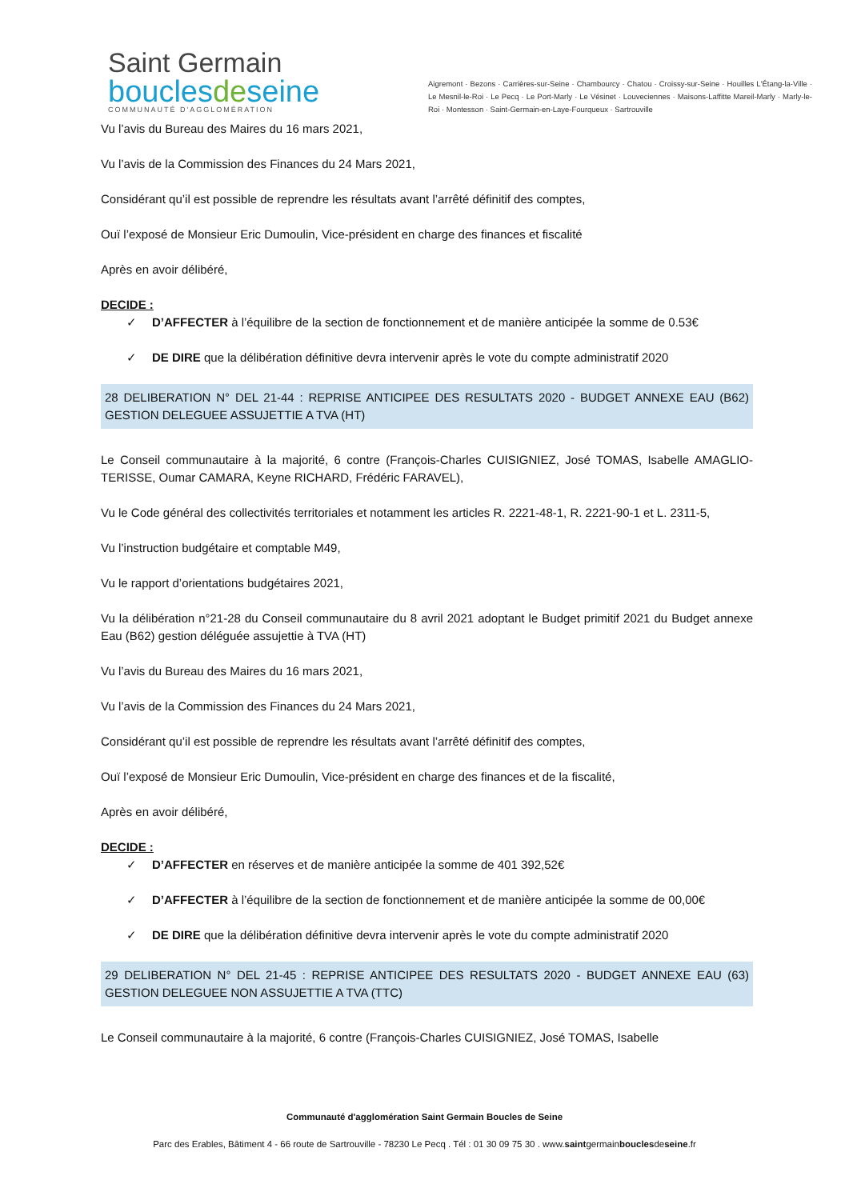Saint Germain
bouclesdeseine
COMMUNAUTÉ D'AGGLOMÉRATION
Aigremont · Bezons · Carrières-sur-Seine · Chambourcy · Chatou · Croissy-sur-Seine · Houilles L'Étang-la-Ville · Le Mesnil-le-Roi · Le Pecq · Le Port-Marly · Le Vésinet · Louveciennes · Maisons-Laffitte Mareil-Marly · Marly-le-Roi · Montesson · Saint-Germain-en-Laye-Fourqueux · Sartrouville
Vu l’avis du Bureau des Maires du 16 mars 2021,
Vu l’avis de la Commission des Finances du 24 Mars 2021,
Considérant qu’il est possible de reprendre les résultats avant l’arrêté définitif des comptes,
Ouï l’exposé de Monsieur Eric Dumoulin, Vice-président en charge des finances et fiscalité
Après en avoir délibéré,
DECIDE :
✓ D’AFFECTER à l’équilibre de la section de fonctionnement et de manière anticipée la somme de 0.53€
✓ DE DIRE que la délibération définitive devra intervenir après le vote du compte administratif 2020
28 DELIBERATION N° DEL 21-44 : REPRISE ANTICIPEE DES RESULTATS 2020 - BUDGET ANNEXE EAU (B62) GESTION DELEGUEE ASSUJETTIE A TVA (HT)
Le Conseil communautaire à la majorité, 6 contre (François-Charles CUISIGNIEZ, José TOMAS, Isabelle AMAGLIO-TERISSE, Oumar CAMARA, Keyne RICHARD, Frédéric FARAVEL),
Vu le Code général des collectivités territoriales et notamment les articles R. 2221-48-1, R. 2221-90-1 et L. 2311-5,
Vu l’instruction budgétaire et comptable M49,
Vu le rapport d’orientations budgétaires 2021,
Vu la délibération n°21-28 du Conseil communautaire du 8 avril 2021 adoptant le Budget primitif 2021 du Budget annexe Eau (B62) gestion déléguée assujettie à TVA (HT)
Vu l’avis du Bureau des Maires du 16 mars 2021,
Vu l’avis de la Commission des Finances du 24 Mars 2021,
Considérant qu’il est possible de reprendre les résultats avant l’arrêté définitif des comptes,
Ouï l’exposé de Monsieur Eric Dumoulin, Vice-président en charge des finances et de la fiscalité,
Après en avoir délibéré,
DECIDE :
✓ D’AFFECTER en réserves et de manière anticipée la somme de 401 392,52€
✓ D’AFFECTER à l’équilibre de la section de fonctionnement et de manière anticipée la somme de 00,00€
✓ DE DIRE que la délibération définitive devra intervenir après le vote du compte administratif 2020
29 DELIBERATION N° DEL 21-45 : REPRISE ANTICIPEE DES RESULTATS 2020 - BUDGET ANNEXE EAU (63) GESTION DELEGUEE NON ASSUJETTIE A TVA (TTC)
Le Conseil communautaire à la majorité, 6 contre (François-Charles CUISIGNIEZ, José TOMAS, Isabelle
Communauté d'agglomération Saint Germain Boucles de Seine
Parc des Erables, Bâtiment 4 - 66 route de Sartrouville - 78230 Le Pecq . Tél : 01 30 09 75 30 . www.saintgermainbouclesdeseine.fr